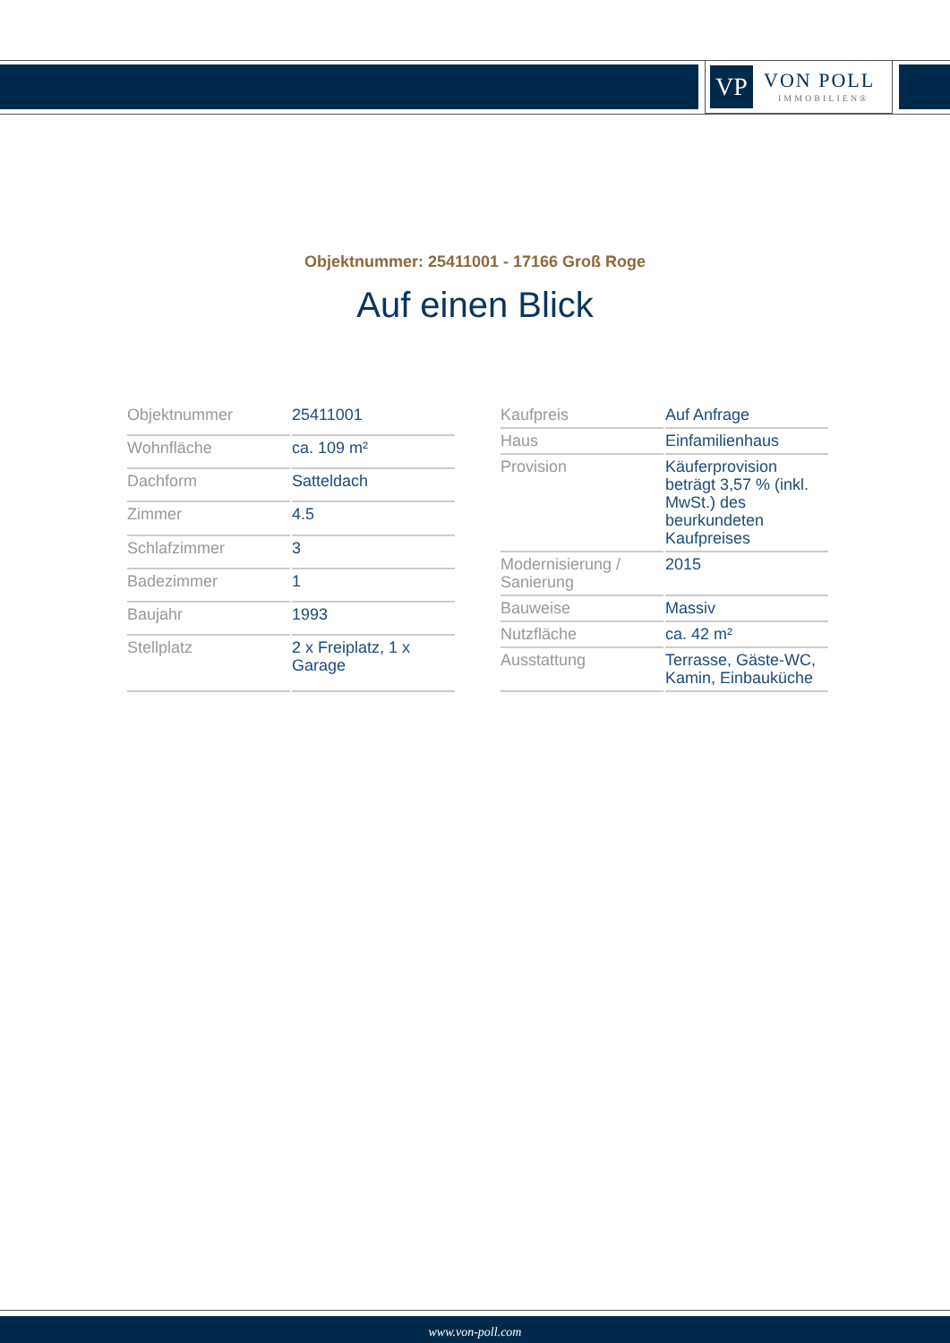VP
VON POLL
IMMOBILIEN®
Objektnummer: 25411001 - 17166 Groß Roge
Auf einen Blick
| Objektnummer | 25411001 |
| Wohnfläche | ca. 109 m² |
| Dachform | Satteldach |
| Zimmer | 4.5 |
| Schlafzimmer | 3 |
| Badezimmer | 1 |
| Baujahr | 1993 |
| Stellplatz | 2 x Freiplatz, 1 x Garage |
| Kaufpreis | Auf Anfrage |
| Haus | Einfamilienhaus |
| Provision | Käuferprovision beträgt 3,57 % (inkl. MwSt.) des beurkundeten Kaufpreises |
| Modernisierung / Sanierung | 2015 |
| Bauweise | Massiv |
| Nutzfläche | ca. 42 m² |
| Ausstattung | Terrasse, Gäste-WC, Kamin, Einbauküche |
www.von-poll.com